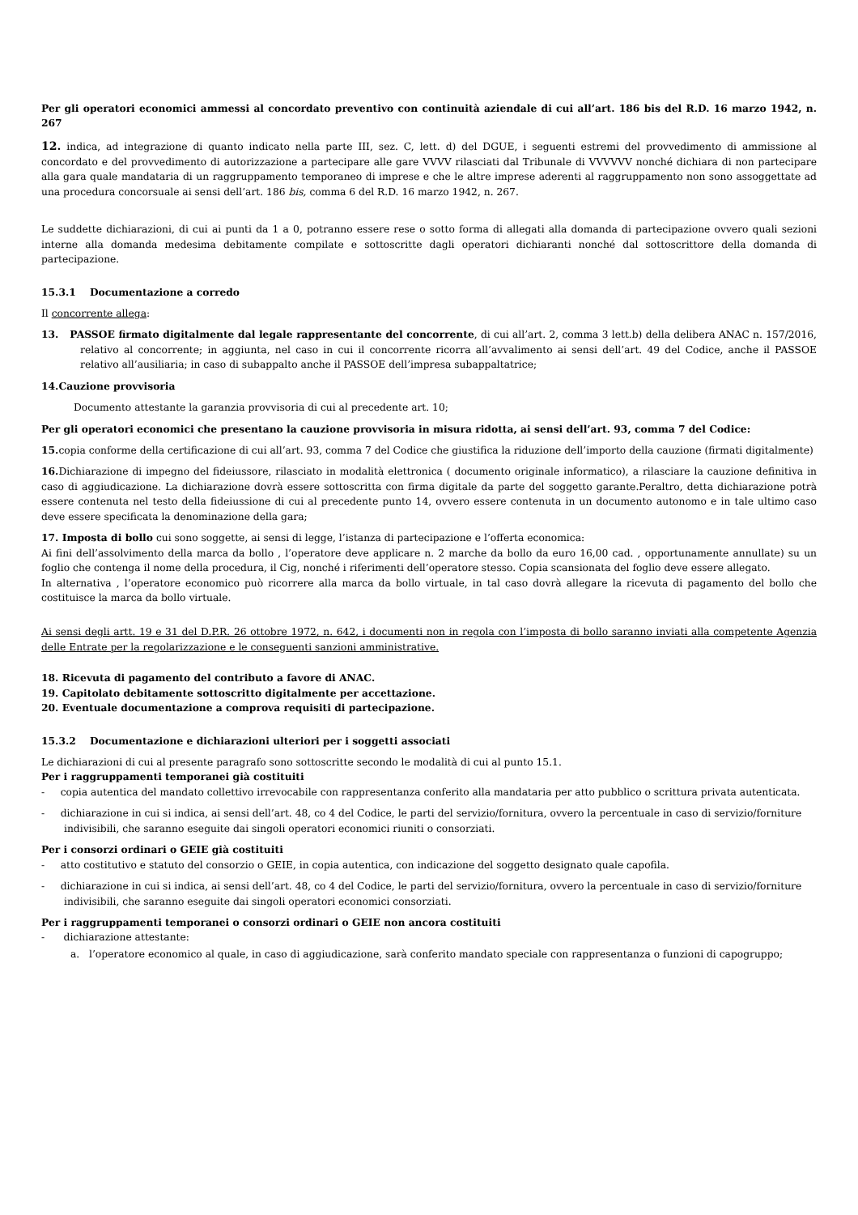Per gli operatori economici ammessi al concordato preventivo con continuità aziendale di cui all’art. 186 bis del R.D. 16 marzo 1942, n. 267
12. indica, ad integrazione di quanto indicato nella parte III, sez. C, lett. d) del DGUE, i seguenti estremi del provvedimento di ammissione al concordato e del provvedimento di autorizzazione a partecipare alle gare VVVV rilasciati dal Tribunale di VVVVVV nonché dichiara di non partecipare alla gara quale mandataria di un raggruppamento temporaneo di imprese e che le altre imprese aderenti al raggruppamento non sono assoggettate ad una procedura concorsuale ai sensi dell’art. 186 bis, comma 6 del R.D. 16 marzo 1942, n. 267.
Le suddette dichiarazioni, di cui ai punti da 1 a 0, potranno essere rese o sotto forma di allegati alla domanda di partecipazione ovvero quali sezioni interne alla domanda medesima debitamente compilate e sottoscritte dagli operatori dichiaranti nonché dal sottoscrittore della domanda di partecipazione.
15.3.1 Documentazione a corredo
Il concorrente allega:
13. PASSOE firmato digitalmente dal legale rappresentante del concorrente, di cui all’art. 2, comma 3 lett.b) della delibera ANAC n. 157/2016, relativo al concorrente; in aggiunta, nel caso in cui il concorrente ricorra all’avvalimento ai sensi dell’art. 49 del Codice, anche il PASSOE relativo all’ausiliaria; in caso di subappalto anche il PASSOE dell’impresa subappaltatrice;
14.Cauzione provvisoria
Documento attestante la garanzia provvisoria di cui al precedente art. 10;
Per gli operatori economici che presentano la cauzione provvisoria in misura ridotta, ai sensi dell’art. 93, comma 7 del Codice:
15. copia conforme della certificazione di cui all’art. 93, comma 7 del Codice che giustifica la riduzione dell’importo della cauzione (firmati digitalmente)
16. Dichiarazione di impegno del fideiussore, rilasciato in modalità elettronica ( documento originale informatico), a rilasciare la cauzione definitiva in caso di aggiudicazione. La dichiarazione dovrà essere sottoscritta con firma digitale da parte del soggetto garante.Peraltro, detta dichiarazione potrà essere contenuta nel testo della fideiussione di cui al precedente punto 14, ovvero essere contenuta in un documento autonomo e in tale ultimo caso deve essere specificata la denominazione della gara;
17. Imposta di bollo cui sono soggette, ai sensi di legge, l’istanza di partecipazione e l’offerta economica:
Ai fini dell’assolvimento della marca da bollo , l’operatore deve applicare n. 2 marche da bollo da euro 16,00 cad. , opportunamente annullate) su un foglio che contenga il nome della procedura, il Cig, nonché i riferimenti dell’operatore stesso. Copia scansionata del foglio deve essere allegato.
In alternativa , l’operatore economico può ricorrere alla marca da bollo virtuale, in tal caso dovrà allegare la ricevuta di pagamento del bollo che costituisce la marca da bollo virtuale.
Ai sensi degli artt. 19 e 31 del D.P.R. 26 ottobre 1972, n. 642, i documenti non in regola con l’imposta di bollo saranno inviati alla competente Agenzia delle Entrate per la regolarizzazione e le conseguenti sanzioni amministrative.
18. Ricevuta di pagamento del contributo a favore di ANAC.
19. Capitolato debitamente sottoscritto digitalmente per accettazione.
20. Eventuale documentazione a comprova requisiti di partecipazione.
15.3.2 Documentazione e dichiarazioni ulteriori per i soggetti associati
Le dichiarazioni di cui al presente paragrafo sono sottoscritte secondo le modalità di cui al punto 15.1.
Per i raggruppamenti temporanei già costituiti
- copia autentica del mandato collettivo irrevocabile con rappresentanza conferito alla mandataria per atto pubblico o scrittura privata autenticata.
- dichiarazione in cui si indica, ai sensi dell’art. 48, co 4 del Codice, le parti del servizio/fornitura, ovvero la percentuale in caso di servizio/forniture indivisibili, che saranno eseguite dai singoli operatori economici riuniti o consorziati.
Per i consorzi ordinari o GEIE già costituiti
- atto costitutivo e statuto del consorzio o GEIE, in copia autentica, con indicazione del soggetto designato quale capofila.
- dichiarazione in cui si indica, ai sensi dell’art. 48, co 4 del Codice, le parti del servizio/fornitura, ovvero la percentuale in caso di servizio/forniture indivisibili, che saranno eseguite dai singoli operatori economici consorziati.
Per i raggruppamenti temporanei o consorzi ordinari o GEIE non ancora costituiti
- dichiarazione attestante:
a. l’operatore economico al quale, in caso di aggiudicazione, sarà conferito mandato speciale con rappresentanza o funzioni di capogruppo;